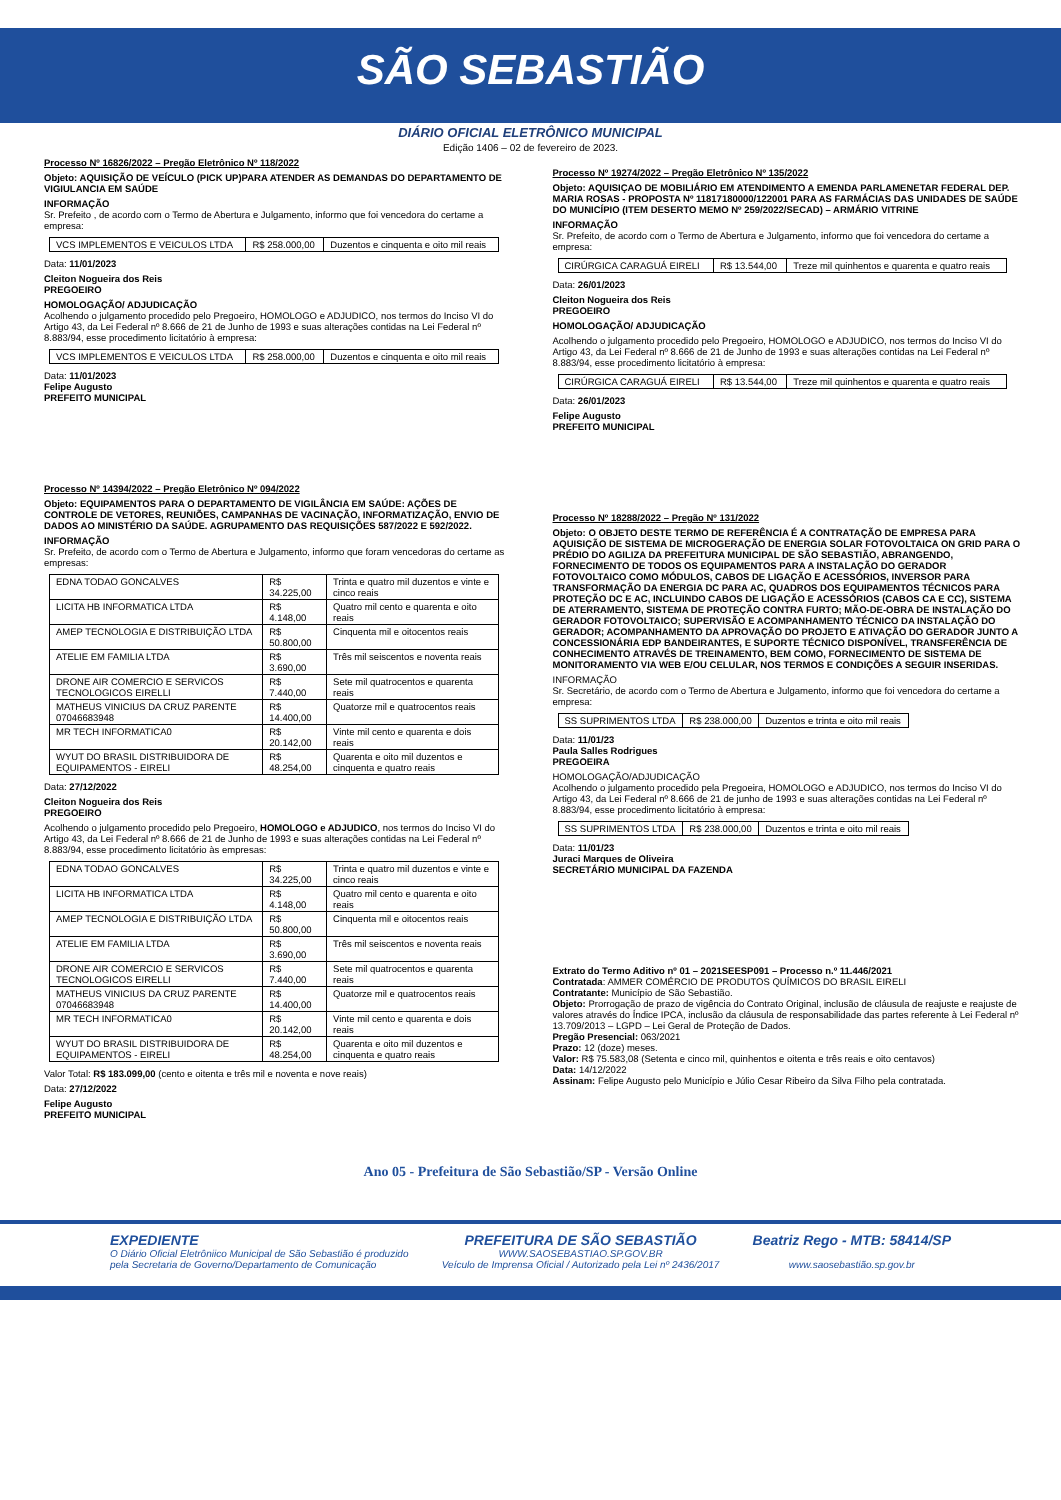SÃO SEBASTIÃO
DIÁRIO OFICIAL ELETRÔNICO MUNICIPAL
Edição 1406 – 02 de fevereiro de 2023.
Processo Nº 16826/2022 – Pregão Eletrônico Nº 118/2022
Objeto: AQUISIÇÃO DE VEÍCULO (PICK UP)PARA ATENDER AS DEMANDAS DO DEPARTAMENTO DE VIGIULANCIA EM SAÚDE
INFORMAÇÃO
Sr. Prefeito , de acordo com o Termo de Abertura e Julgamento, informo que foi vencedora do certame a empresa:
| VCS IMPLEMENTOS E VEICULOS LTDA | R$ 258.000,00 | Duzentos e cinquenta e oito mil reais |
Data: 11/01/2023
Cleiton Nogueira dos Reis
PREGOEIRO
HOMOLOGAÇÃO/ ADJUDICAÇÃO
Acolhendo o julgamento procedido pelo Pregoeiro, HOMOLOGO e ADJUDICO, nos termos do Inciso VI do Artigo 43, da Lei Federal nº 8.666 de 21 de Junho de 1993 e suas alterações contidas na Lei Federal nº 8.883/94, esse procedimento licitatório à empresa:
| VCS IMPLEMENTOS E VEICULOS LTDA | R$ 258.000,00 | Duzentos e cinquenta e oito mil reais |
Data: 11/01/2023
Felipe Augusto
PREFEITO MUNICIPAL
Processo Nº 14394/2022 – Pregão Eletrônico Nº 094/2022
Objeto: EQUIPAMENTOS PARA O DEPARTAMENTO DE VIGILÂNCIA EM SAÚDE: AÇÕES DE CONTROLE DE VETORES, REUNIÕES, CAMPANHAS DE VACINAÇÃO, INFORMATIZAÇÃO, ENVIO DE DADOS AO MINISTÉRIO DA SAÚDE. AGRUPAMENTO DAS REQUISIÇÕES 587/2022 E 592/2022.
INFORMAÇÃO
Sr. Prefeito, de acordo com o Termo de Abertura e Julgamento, informo que foram vencedoras do certame as empresas:
| EDNA TODAO GONCALVES | R$ 34.225,00 | Trinta e quatro mil duzentos e vinte e cinco reais |
| LICITA HB INFORMATICA LTDA | R$ 4.148,00 | Quatro mil cento e quarenta e oito reais |
| AMEP TECNOLOGIA E DISTRIBUIÇÃO LTDA | R$ 50.800,00 | Cinquenta mil e oitocentos reais |
| ATELIE EM FAMILIA LTDA | R$ 3.690,00 | Três mil seiscentos e noventa reais |
| DRONE AIR COMERCIO E SERVICOS TECNOLOGICOS EIRELLI | R$ 7.440,00 | Sete mil quatrocentos e quarenta reais |
| MATHEUS VINICIUS DA CRUZ PARENTE 07046683948 | R$ 14.400,00 | Quatorze mil e quatrocentos reais |
| MR TECH INFORMATICA0 | R$ 20.142,00 | Vinte mil cento e quarenta e dois reais |
| WYUT DO BRASIL DISTRIBUIDORA DE EQUIPAMENTOS - EIRELI | R$ 48.254,00 | Quarenta e oito mil duzentos e cinquenta e quatro reais |
Data: 27/12/2022
Cleiton Nogueira dos Reis
PREGOEIRO
Acolhendo o julgamento procedido pelo Pregoeiro, HOMOLOGO e ADJUDICO, nos termos do Inciso VI do Artigo 43, da Lei Federal nº 8.666 de 21 de Junho de 1993 e suas alterações contidas na Lei Federal nº 8.883/94, esse procedimento licitatório às empresas:
| EDNA TODAO GONCALVES | R$ 34.225,00 | Trinta e quatro mil duzentos e vinte e cinco reais |
| LICITA HB INFORMATICA LTDA | R$ 4.148,00 | Quatro mil cento e quarenta e oito reais |
| AMEP TECNOLOGIA E DISTRIBUIÇÃO LTDA | R$ 50.800,00 | Cinquenta mil e oitocentos reais |
| ATELIE EM FAMILIA LTDA | R$ 3.690,00 | Três mil seiscentos e noventa reais |
| DRONE AIR COMERCIO E SERVICOS TECNOLOGICOS EIRELLI | R$ 7.440,00 | Sete mil quatrocentos e quarenta reais |
| MATHEUS VINICIUS DA CRUZ PARENTE 07046683948 | R$ 14.400,00 | Quatorze mil e quatrocentos reais |
| MR TECH INFORMATICA0 | R$ 20.142,00 | Vinte mil cento e quarenta e dois reais |
| WYUT DO BRASIL DISTRIBUIDORA DE EQUIPAMENTOS - EIRELI | R$ 48.254,00 | Quarenta e oito mil duzentos e cinquenta e quatro reais |
Valor Total: R$ 183.099,00 (cento e oitenta e três mil e noventa e nove reais)
Data: 27/12/2022
Felipe Augusto
PREFEITO MUNICIPAL
Processo Nº 19274/2022 – Pregão Eletrônico Nº 135/2022
Objeto: AQUISIÇAO DE MOBILIÁRIO EM ATENDIMENTO A EMENDA PARLAMENETAR FEDERAL DEP. MARIA ROSAS - PROPOSTA Nº 11817180000/122001 PARA AS FARMÁCIAS DAS UNIDADES DE SAÚDE DO MUNICÍPIO (ITEM DESERTO MEMO Nº 259/2022/SECAD) – ARMÁRIO VITRINE
INFORMAÇÃO
Sr. Prefeito, de acordo com o Termo de Abertura e Julgamento, informo que foi vencedora do certame a empresa:
| CIRÚRGICA CARAGUÁ EIRELI | R$ 13.544,00 | Treze mil quinhentos e quarenta e quatro reais |
Data: 26/01/2023
Cleiton Nogueira dos Reis
PREGOEIRO
HOMOLOGAÇÃO/ ADJUDICAÇÃO
Acolhendo o julgamento procedido pelo Pregoeiro, HOMOLOGO e ADJUDICO, nos termos do Inciso VI do Artigo 43, da Lei Federal nº 8.666 de 21 de Junho de 1993 e suas alterações contidas na Lei Federal nº 8.883/94, esse procedimento licitatório à empresa:
| CIRÚRGICA CARAGUÁ EIRELI | R$ 13.544,00 | Treze mil quinhentos e quarenta e quatro reais |
Data: 26/01/2023
Felipe Augusto
PREFEITO MUNICIPAL
Processo Nº 18288/2022 – Pregão Nº 131/2022
Objeto: O OBJETO DESTE TERMO DE REFERÊNCIA É A CONTRATAÇÃO DE EMPRESA PARA AQUISIÇÃO DE SISTEMA DE MICROGERAÇÃO DE ENERGIA SOLAR FOTOVOLTAICA ON GRID PARA O PRÉDIO DO AGILIZA DA PREFEITURA MUNICIPAL DE SÃO SEBASTIÃO, ABRANGENDO, FORNECIMENTO DE TODOS OS EQUIPAMENTOS PARA A INSTALAÇÃO DO GERADOR FOTOVOLTAICO COMO MÓDULOS, CABOS DE LIGAÇÃO E ACESSÓRIOS, INVERSOR PARA TRANSFORMAÇÃO DA ENERGIA DC PARA AC, QUADROS DOS EQUIPAMENTOS TÉCNICOS PARA PROTEÇÃO DC E AC, INCLUINDO CABOS DE LIGAÇÃO E ACESSÓRIOS (CABOS CA E CC), SISTEMA DE ATERRAMENTO, SISTEMA DE PROTEÇÃO CONTRA FURTO; MÃO-DE-OBRA DE INSTALAÇÃO DO GERADOR FOTOVOLTAICO; SUPERVISÃO E ACOMPANHAMENTO TÉCNICO DA INSTALAÇÃO DO GERADOR; ACOMPANHAMENTO DA APROVAÇÃO DO PROJETO E ATIVAÇÃO DO GERADOR JUNTO A CONCESSIONÁRIA EDP BANDEIRANTES, E SUPORTE TÉCNICO DISPONÍVEL, TRANSFERÊNCIA DE CONHECIMENTO ATRAVÉS DE TREINAMENTO, BEM COMO, FORNECIMENTO DE SISTEMA DE MONITORAMENTO VIA WEB E/OU CELULAR, NOS TERMOS E CONDIÇÕES A SEGUIR INSERIDAS.
INFORMAÇÃO
Sr. Secretário, de acordo com o Termo de Abertura e Julgamento, informo que foi vencedora do certame a empresa:
| SS SUPRIMENTOS LTDA | R$ 238.000,00 | Duzentos e trinta e oito mil reais |
Data: 11/01/23
Paula Salles Rodrigues
PREGOEIRA
HOMOLOGAÇÃO/ADJUDICAÇÃO
Acolhendo o julgamento procedido pela Pregoeira, HOMOLOGO e ADJUDICO, nos termos do Inciso VI do Artigo 43, da Lei Federal nº 8.666 de 21 de junho de 1993 e suas alterações contidas na Lei Federal nº 8.883/94, esse procedimento licitatório à empresa:
| SS SUPRIMENTOS LTDA | R$ 238.000,00 | Duzentos e trinta e oito mil reais |
Data: 11/01/23
Juraci Marques de Oliveira
SECRETÁRIO MUNICIPAL DA FAZENDA
Extrato do Termo Aditivo nº 01 – 2021SEESP091 – Processo n.º 11.446/2021
Contratada: AMMER COMÉRCIO DE PRODUTOS QUÍMICOS DO BRASIL EIRELI
Contratante: Município de São Sebastião.
Objeto: Prorrogação de prazo de vigência do Contrato Original, inclusão de cláusula de reajuste e reajuste de valores através do Índice IPCA, inclusão da cláusula de responsabilidade das partes referente à Lei Federal nº 13.709/2013 – LGPD – Lei Geral de Proteção de Dados.
Pregão Presencial: 063/2021
Prazo: 12 (doze) meses.
Valor: R$ 75.583,08 (Setenta e cinco mil, quinhentos e oitenta e três reais e oito centavos)
Data: 14/12/2022
Assinam: Felipe Augusto pelo Município e Júlio Cesar Ribeiro da Silva Filho pela contratada.
Ano 05 - Prefeitura de São Sebastião/SP - Versão Online
EXPEDIENTE
O Diário Oficial Eletrôniico Municipal de São Sebastião é produzido
pela Secretaria de Governo/Departamento de Comunicação
PREFEITURA DE SÃO SEBASTIÃO
WWW.SAOSEBASTIAO.SP.GOV.BR
Veículo de Imprensa Oficial / Autorizado pela Lei nº 2436/2017
Beatriz Rego - MTB: 58414/SP
www.saosebastião.sp.gov.br